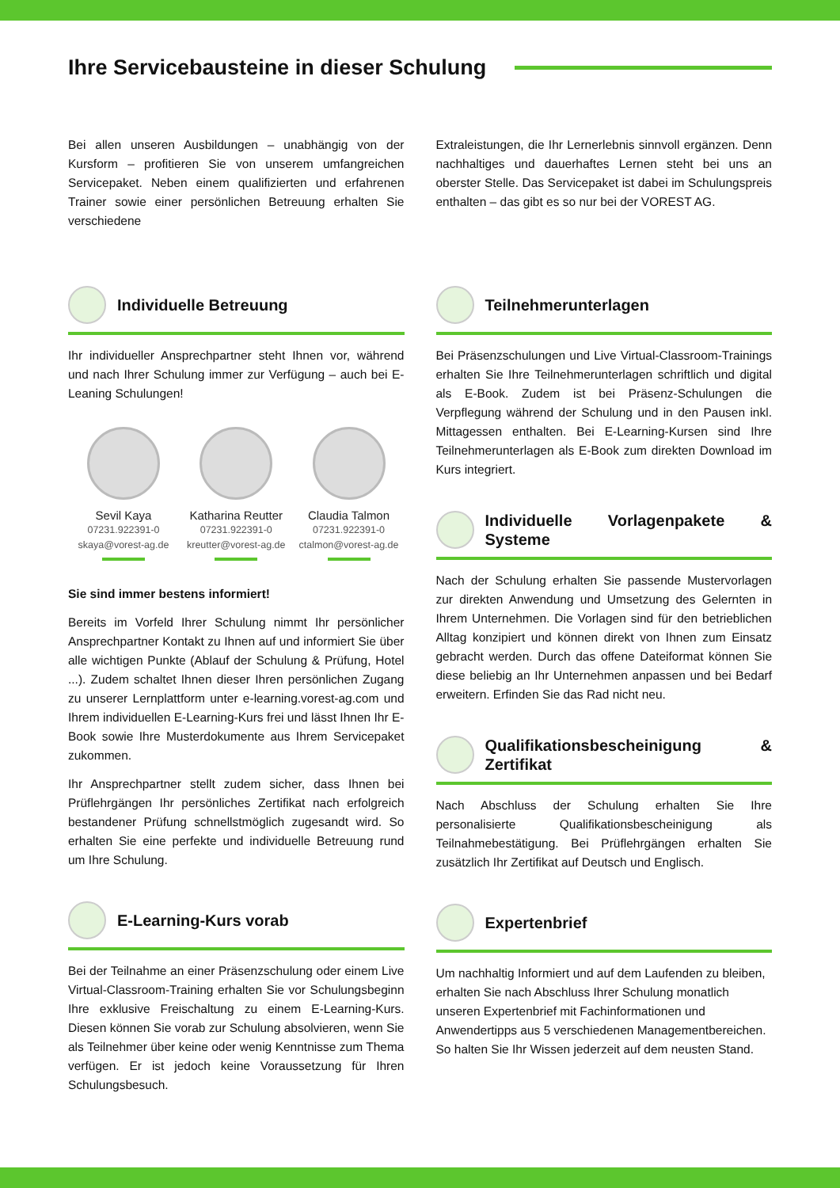Ihre Servicebausteine in dieser Schulung
Bei allen unseren Ausbildungen – unabhängig von der Kursform – profitieren Sie von unserem umfangreichen Servicepaket. Neben einem qualifizierten und erfahrenen Trainer sowie einer persönlichen Betreuung erhalten Sie verschiedene
Extraleistungen, die Ihr Lernerlebnis sinnvoll ergänzen. Denn nachhaltiges und dauerhaftes Lernen steht bei uns an oberster Stelle. Das Servicepaket ist dabei im Schulungspreis enthalten – das gibt es so nur bei der VOREST AG.
Individuelle Betreuung
Ihr individueller Ansprechpartner steht Ihnen vor, während und nach Ihrer Schulung immer zur Verfügung – auch bei E-Leaning Schulungen!
Sevil Kaya
07231.922391-0
skaya@vorest-ag.de
Katharina Reutter
07231.922391-0
kreutter@vorest-ag.de
Claudia Talmon
07231.922391-0
ctalmon@vorest-ag.de
Sie sind immer bestens informiert!
Bereits im Vorfeld Ihrer Schulung nimmt Ihr persönlicher Ansprechpartner Kontakt zu Ihnen auf und informiert Sie über alle wichtigen Punkte (Ablauf der Schulung & Prüfung, Hotel ...). Zudem schaltet Ihnen dieser Ihren persönlichen Zugang zu unserer Lernplattform unter e-learning.vorest-ag.com und Ihrem individuellen E-Learning-Kurs frei und lässt Ihnen Ihr E-Book sowie Ihre Musterdokumente aus Ihrem Servicepaket zukommen.
Ihr Ansprechpartner stellt zudem sicher, dass Ihnen bei Prüflehrgängen Ihr persönliches Zertifikat nach erfolgreich bestandener Prüfung schnellstmöglich zugesandt wird. So erhalten Sie eine perfekte und individuelle Betreuung rund um Ihre Schulung.
E-Learning-Kurs vorab
Bei der Teilnahme an einer Präsenzschulung oder einem Live Virtual-Classroom-Training erhalten Sie vor Schulungsbeginn Ihre exklusive Freischaltung zu einem E-Learning-Kurs. Diesen können Sie vorab zur Schulung absolvieren, wenn Sie als Teilnehmer über keine oder wenig Kenntnisse zum Thema verfügen. Er ist jedoch keine Voraussetzung für Ihren Schulungsbesuch.
Teilnehmerunterlagen
Bei Präsenzschulungen und Live Virtual-Classroom-Trainings erhalten Sie Ihre Teilnehmerunterlagen schriftlich und digital als E-Book. Zudem ist bei Präsenz-Schulungen die Verpflegung während der Schulung und in den Pausen inkl. Mittagessen enthalten. Bei E-Learning-Kursen sind Ihre Teilnehmerunterlagen als E-Book zum direkten Download im Kurs integriert.
Individuelle Vorlagenpakete & Systeme
Nach der Schulung erhalten Sie passende Mustervorlagen zur direkten Anwendung und Umsetzung des Gelernten in Ihrem Unternehmen. Die Vorlagen sind für den betrieblichen Alltag konzipiert und können direkt von Ihnen zum Einsatz gebracht werden. Durch das offene Dateiformat können Sie diese beliebig an Ihr Unternehmen anpassen und bei Bedarf erweitern. Erfinden Sie das Rad nicht neu.
Qualifikationsbescheinigung & Zertifikat
Nach Abschluss der Schulung erhalten Sie Ihre personalisierte Qualifikationsbescheinigung als Teilnahmebestätigung. Bei Prüflehrgängen erhalten Sie zusätzlich Ihr Zertifikat auf Deutsch und Englisch.
Expertenbrief
Um nachhaltig Informiert und auf dem Laufenden zu bleiben, erhalten Sie nach Abschluss Ihrer Schulung monatlich unseren Expertenbrief mit Fachinformationen und Anwendertipps aus 5 verschiedenen Managementbereichen. So halten Sie Ihr Wissen jederzeit auf dem neusten Stand.